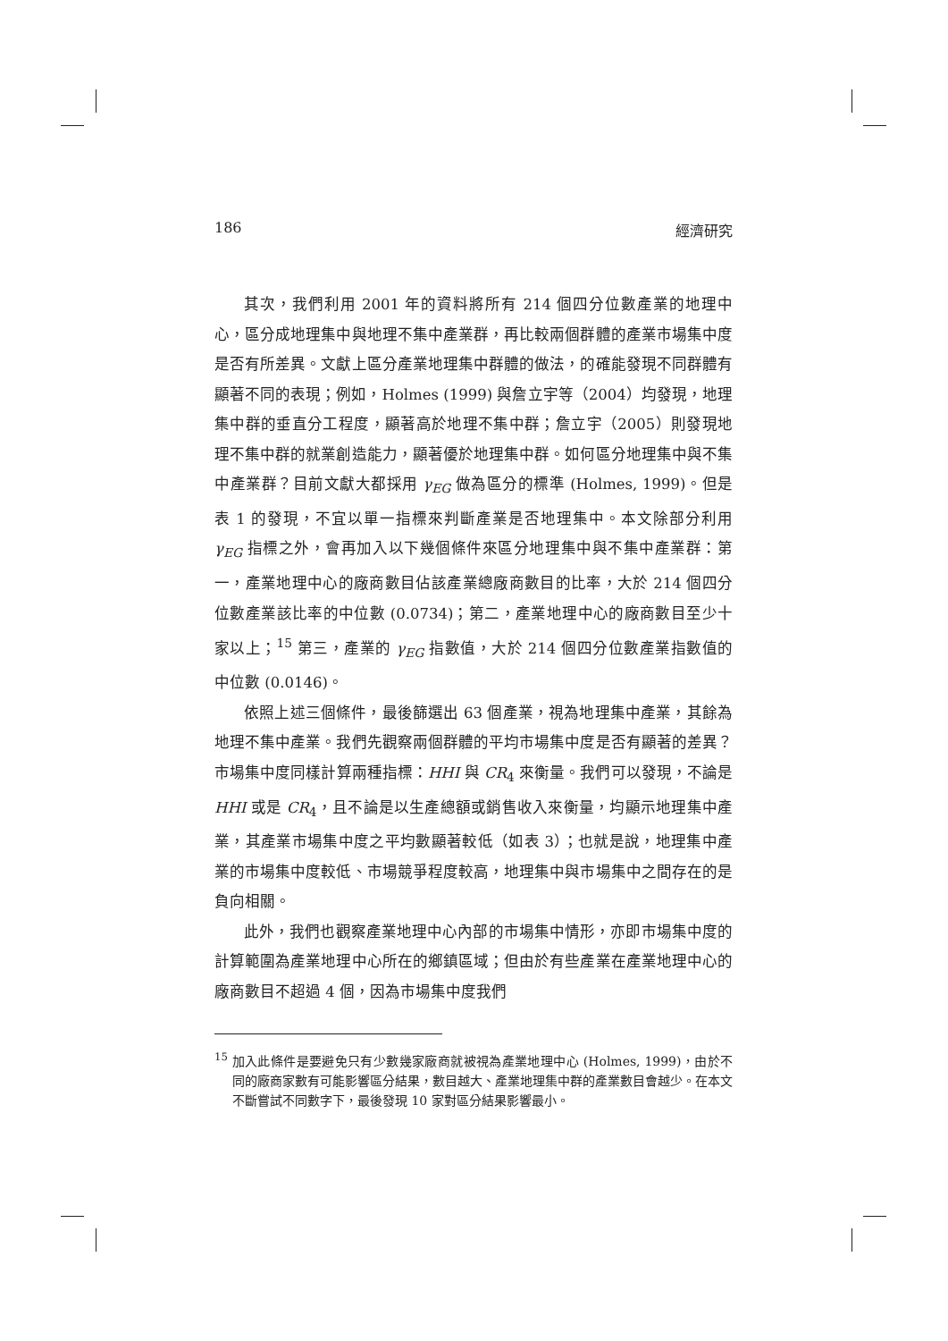186 經濟研究
其次，我們利用 2001 年的資料將所有 214 個四分位數產業的地理中心，區分成地理集中與地理不集中產業群，再比較兩個群體的產業市場集中度是否有所差異。文獻上區分產業地理集中群體的做法，的確能發現不同群體有顯著不同的表現；例如，Holmes (1999) 與詹立宇等（2004）均發現，地理集中群的垂直分工程度，顯著高於地理不集中群；詹立宇（2005）則發現地理不集中群的就業創造能力，顯著優於地理集中群。如何區分地理集中與不集中產業群？目前文獻大都採用 γ<sub>EG</sub> 做為區分的標準 (Holmes, 1999)。但是表 1 的發現，不宜以單一指標來判斷產業是否地理集中。本文除部分利用 γ<sub>EG</sub> 指標之外，會再加入以下幾個條件來區分地理集中與不集中產業群：第一，產業地理中心的廠商數目佔該產業總廠商數目的比率，大於 214 個四分位數產業該比率的中位數 (0.0734)；第二，產業地理中心的廠商數目至少十家以上；<sup>15</sup> 第三，產業的 γ<sub>EG</sub> 指數值，大於 214 個四分位數產業指數值的中位數 (0.0146)。
依照上述三個條件，最後篩選出 63 個產業，視為地理集中產業，其餘為地理不集中產業。我們先觀察兩個群體的平均市場集中度是否有顯著的差異？市場集中度同樣計算兩種指標：HHI 與 CR<sub>4</sub> 來衡量。我們可以發現，不論是 HHI 或是 CR<sub>4</sub>，且不論是以生產總額或銷售收入來衡量，均顯示地理集中產業，其產業市場集中度之平均數顯著較低（如表 3）；也就是說，地理集中產業的市場集中度較低、市場競爭程度較高，地理集中與市場集中之間存在的是負向相關。
此外，我們也觀察產業地理中心內部的市場集中情形，亦即市場集中度的計算範圍為產業地理中心所在的鄉鎮區域；但由於有些產業在產業地理中心的廠商數目不超過 4 個，因為市場集中度我們
<sup>15</sup> 加入此條件是要避免只有少數幾家廠商就被視為產業地理中心 (Holmes, 1999)，由於不同的廠商家數有可能影響區分結果，數目越大、產業地理集中群的產業數目會越少。在本文不斷嘗試不同數字下，最後發現 10 家對區分結果影響最小。